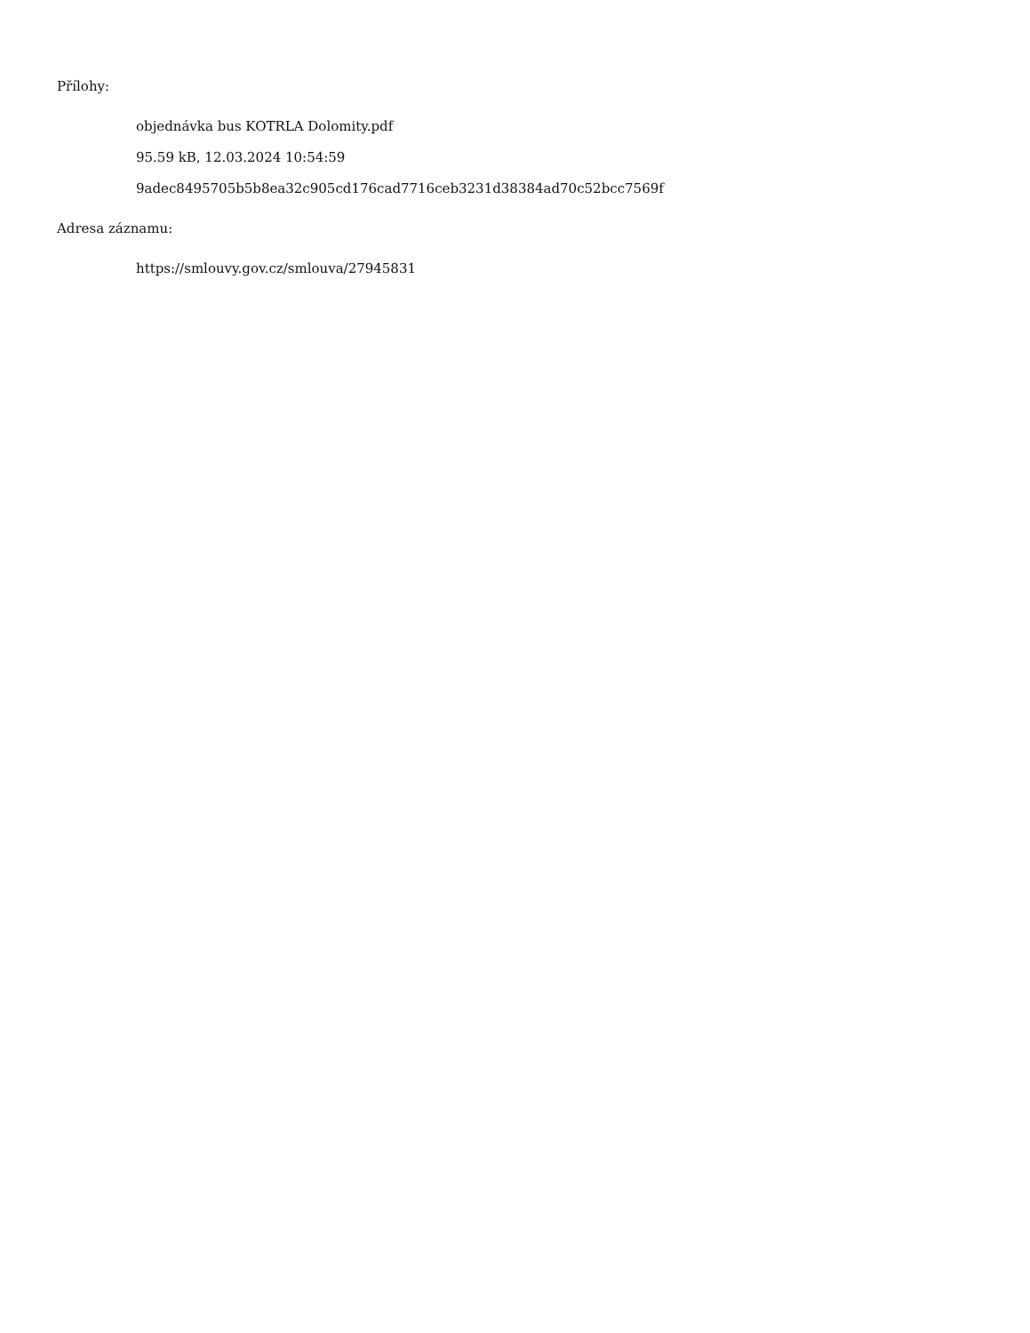Přílohy:
objednávka bus KOTRLA Dolomity.pdf
95.59 kB, 12.03.2024 10:54:59
9adec8495705b5b8ea32c905cd176cad7716ceb3231d38384ad70c52bcc7569f
Adresa záznamu:
https://smlouvy.gov.cz/smlouva/27945831